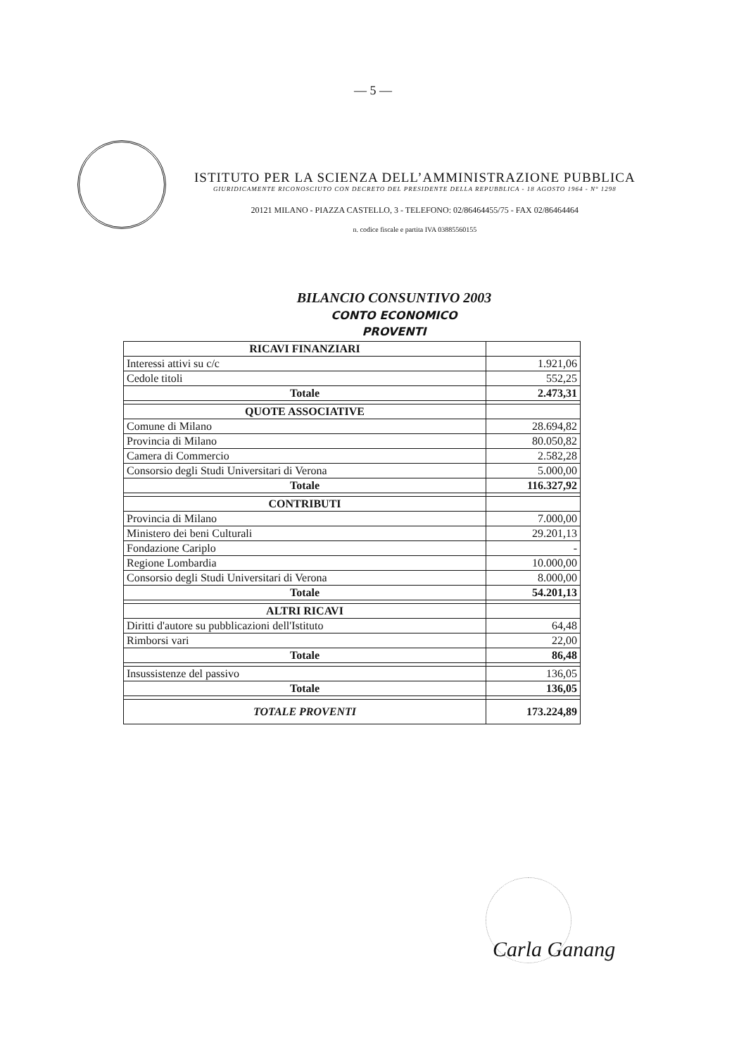— 5 —
ISTITUTO PER LA SCIENZA DELL’AMMINISTRAZIONE PUBBLICA
GIURIDICAMENTE RICONOSCIUTO CON DECRETO DEL PRESIDENTE DELLA REPUBBLICA - 18 AGOSTO 1964 - N° 1298
20121 MILANO - PIAZZA CASTELLO, 3 - TELEFONO: 02/86464455/75 - FAX 02/86464464
n. codice fiscale e partita IVA 03885560155
BILANCIO CONSUNTIVO 2003
CONTO ECONOMICO
PROVENTI
| RICAVI FINANZIARI | |
| Interessi attivi su c/c | 1.921,06 |
| Cedole titoli | 552,25 |
| Totale | 2.473,31 |
| QUOTE ASSOCIATIVE | |
| Comune di Milano | 28.694,82 |
| Provincia di Milano | 80.050,82 |
| Camera di Commercio | 2.582,28 |
| Consorsio degli Studi Universitari di Verona | 5.000,00 |
| Totale | 116.327,92 |
| CONTRIBUTI | |
| Provincia di Milano | 7.000,00 |
| Ministero dei beni Culturali | 29.201,13 |
| Fondazione Cariplo | - |
| Regione Lombardia | 10.000,00 |
| Consorsio degli Studi Universitari di Verona | 8.000,00 |
| Totale | 54.201,13 |
| ALTRI RICAVI | |
| Diritti d'autore su pubblicazioni dell'Istituto | 64,48 |
| Rimborsi vari | 22,00 |
| Totale | 86,48 |
| Insussistenze del passivo | 136,05 |
| Totale | 136,05 |
| TOTALE PROVENTI | 173.224,89 |
Carla Ganang